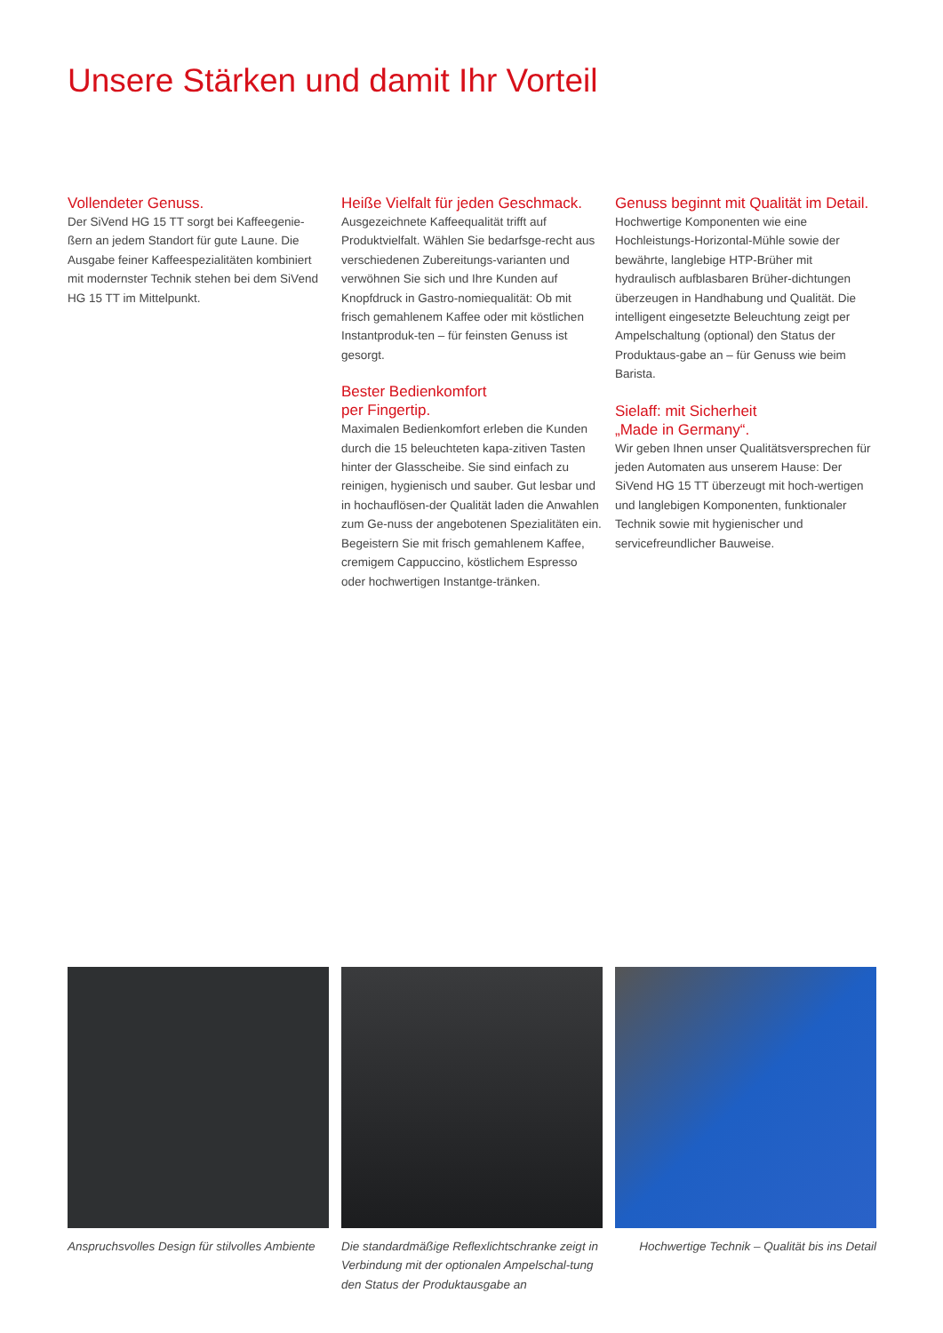Unsere Stärken und damit Ihr Vorteil
Vollendeter Genuss.
Der SiVend HG 15 TT sorgt bei Kaffeegenie-ßern an jedem Standort für gute Laune. Die Ausgabe feiner Kaffeespezialitäten kombiniert mit modernster Technik stehen bei dem SiVend HG 15 TT im Mittelpunkt.
Heiße Vielfalt für jeden Geschmack.
Ausgezeichnete Kaffeequalität trifft auf Produktvielfalt. Wählen Sie bedarfsge-recht aus verschiedenen Zubereitungs-varianten und verwöhnen Sie sich und Ihre Kunden auf Knopfdruck in Gastro-nomiequalität: Ob mit frisch gemahlenem Kaffee oder mit köstlichen Instantproduk-ten – für feinsten Genuss ist gesorgt.
Bester Bedienkomfort
per Fingertip.
Maximalen Bedienkomfort erleben die Kunden durch die 15 beleuchteten kapa-zitiven Tasten hinter der Glasscheibe. Sie sind einfach zu reinigen, hygienisch und sauber. Gut lesbar und in hochauflösen-der Qualität laden die Anwahlen zum Ge-nuss der angebotenen Spezialitäten ein. Begeistern Sie mit frisch gemahlenem Kaffee, cremigem Cappuccino, köstlichem Espresso oder hochwertigen Instantge-tränken.
Genuss beginnt mit Qualität im Detail.
Hochwertige Komponenten wie eine Hochleistungs-Horizontal-Mühle sowie der bewährte, langlebige HTP-Brüher mit hydraulisch aufblasbaren Brüher-dichtungen überzeugen in Handhabung und Qualität. Die intelligent eingesetzte Beleuchtung zeigt per Ampelschaltung (optional) den Status der Produktaus-gabe an – für Genuss wie beim Barista.
Sielaff: mit Sicherheit
„Made in Germany“.
Wir geben Ihnen unser Qualitätsversprechen für jeden Automaten aus unserem Hause: Der SiVend HG 15 TT überzeugt mit hoch-wertigen und langlebigen Komponenten, funktionaler Technik sowie mit hygienischer und servicefreundlicher Bauweise.
Anspruchsvolles Design für stilvolles Ambiente
Die standardmäßige Reflexlichtschranke zeigt in Verbindung mit der optionalen Ampelschal-tung den Status der Produktausgabe an
Hochwertige Technik – Qualität bis ins Detail